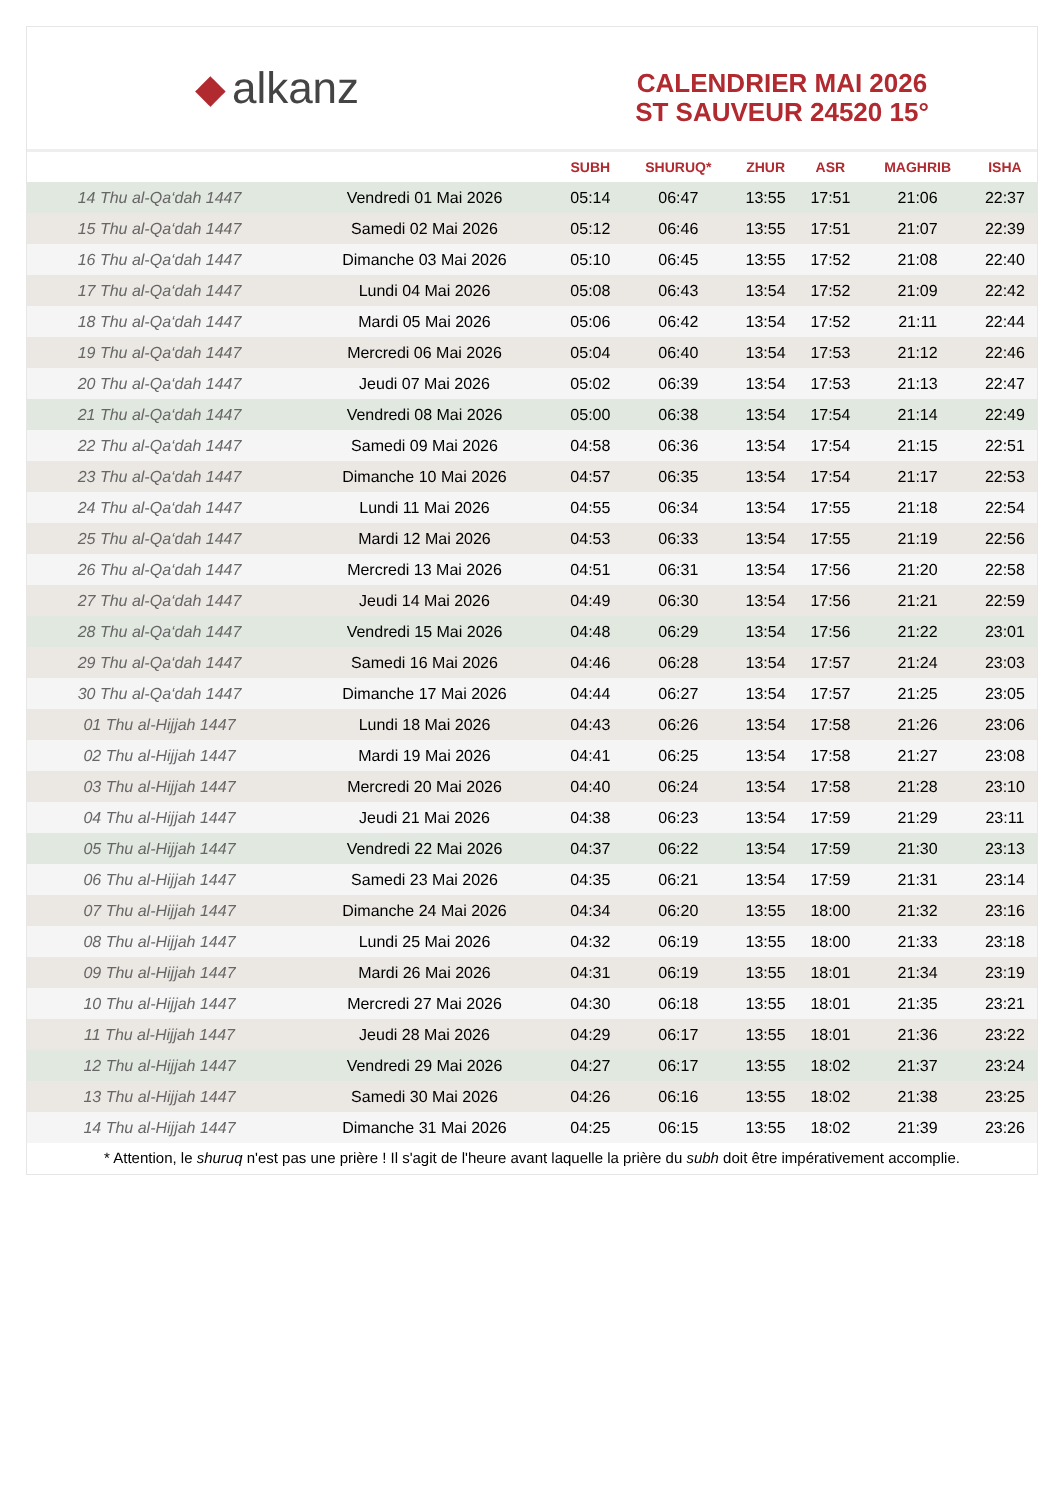◆ alkanz
CALENDRIER MAI 2026
ST SAUVEUR 24520 15°
| | | SUBH | SHURUQ* | ZHUR | ASR | MAGHRIB | ISHA |
| --- | --- | --- | --- | --- | --- | --- | --- |
| 14 Thu al-Qa‘dah 1447 | Vendredi 01 Mai 2026 | 05:14 | 06:47 | 13:55 | 17:51 | 21:06 | 22:37 |
| 15 Thu al-Qa‘dah 1447 | Samedi 02 Mai 2026 | 05:12 | 06:46 | 13:55 | 17:51 | 21:07 | 22:39 |
| 16 Thu al-Qa‘dah 1447 | Dimanche 03 Mai 2026 | 05:10 | 06:45 | 13:55 | 17:52 | 21:08 | 22:40 |
| 17 Thu al-Qa‘dah 1447 | Lundi 04 Mai 2026 | 05:08 | 06:43 | 13:54 | 17:52 | 21:09 | 22:42 |
| 18 Thu al-Qa‘dah 1447 | Mardi 05 Mai 2026 | 05:06 | 06:42 | 13:54 | 17:52 | 21:11 | 22:44 |
| 19 Thu al-Qa‘dah 1447 | Mercredi 06 Mai 2026 | 05:04 | 06:40 | 13:54 | 17:53 | 21:12 | 22:46 |
| 20 Thu al-Qa‘dah 1447 | Jeudi 07 Mai 2026 | 05:02 | 06:39 | 13:54 | 17:53 | 21:13 | 22:47 |
| 21 Thu al-Qa‘dah 1447 | Vendredi 08 Mai 2026 | 05:00 | 06:38 | 13:54 | 17:54 | 21:14 | 22:49 |
| 22 Thu al-Qa‘dah 1447 | Samedi 09 Mai 2026 | 04:58 | 06:36 | 13:54 | 17:54 | 21:15 | 22:51 |
| 23 Thu al-Qa‘dah 1447 | Dimanche 10 Mai 2026 | 04:57 | 06:35 | 13:54 | 17:54 | 21:17 | 22:53 |
| 24 Thu al-Qa‘dah 1447 | Lundi 11 Mai 2026 | 04:55 | 06:34 | 13:54 | 17:55 | 21:18 | 22:54 |
| 25 Thu al-Qa‘dah 1447 | Mardi 12 Mai 2026 | 04:53 | 06:33 | 13:54 | 17:55 | 21:19 | 22:56 |
| 26 Thu al-Qa‘dah 1447 | Mercredi 13 Mai 2026 | 04:51 | 06:31 | 13:54 | 17:56 | 21:20 | 22:58 |
| 27 Thu al-Qa‘dah 1447 | Jeudi 14 Mai 2026 | 04:49 | 06:30 | 13:54 | 17:56 | 21:21 | 22:59 |
| 28 Thu al-Qa‘dah 1447 | Vendredi 15 Mai 2026 | 04:48 | 06:29 | 13:54 | 17:56 | 21:22 | 23:01 |
| 29 Thu al-Qa‘dah 1447 | Samedi 16 Mai 2026 | 04:46 | 06:28 | 13:54 | 17:57 | 21:24 | 23:03 |
| 30 Thu al-Qa‘dah 1447 | Dimanche 17 Mai 2026 | 04:44 | 06:27 | 13:54 | 17:57 | 21:25 | 23:05 |
| 01 Thu al-Hijjah 1447 | Lundi 18 Mai 2026 | 04:43 | 06:26 | 13:54 | 17:58 | 21:26 | 23:06 |
| 02 Thu al-Hijjah 1447 | Mardi 19 Mai 2026 | 04:41 | 06:25 | 13:54 | 17:58 | 21:27 | 23:08 |
| 03 Thu al-Hijjah 1447 | Mercredi 20 Mai 2026 | 04:40 | 06:24 | 13:54 | 17:58 | 21:28 | 23:10 |
| 04 Thu al-Hijjah 1447 | Jeudi 21 Mai 2026 | 04:38 | 06:23 | 13:54 | 17:59 | 21:29 | 23:11 |
| 05 Thu al-Hijjah 1447 | Vendredi 22 Mai 2026 | 04:37 | 06:22 | 13:54 | 17:59 | 21:30 | 23:13 |
| 06 Thu al-Hijjah 1447 | Samedi 23 Mai 2026 | 04:35 | 06:21 | 13:54 | 17:59 | 21:31 | 23:14 |
| 07 Thu al-Hijjah 1447 | Dimanche 24 Mai 2026 | 04:34 | 06:20 | 13:55 | 18:00 | 21:32 | 23:16 |
| 08 Thu al-Hijjah 1447 | Lundi 25 Mai 2026 | 04:32 | 06:19 | 13:55 | 18:00 | 21:33 | 23:18 |
| 09 Thu al-Hijjah 1447 | Mardi 26 Mai 2026 | 04:31 | 06:19 | 13:55 | 18:01 | 21:34 | 23:19 |
| 10 Thu al-Hijjah 1447 | Mercredi 27 Mai 2026 | 04:30 | 06:18 | 13:55 | 18:01 | 21:35 | 23:21 |
| 11 Thu al-Hijjah 1447 | Jeudi 28 Mai 2026 | 04:29 | 06:17 | 13:55 | 18:01 | 21:36 | 23:22 |
| 12 Thu al-Hijjah 1447 | Vendredi 29 Mai 2026 | 04:27 | 06:17 | 13:55 | 18:02 | 21:37 | 23:24 |
| 13 Thu al-Hijjah 1447 | Samedi 30 Mai 2026 | 04:26 | 06:16 | 13:55 | 18:02 | 21:38 | 23:25 |
| 14 Thu al-Hijjah 1447 | Dimanche 31 Mai 2026 | 04:25 | 06:15 | 13:55 | 18:02 | 21:39 | 23:26 |
* Attention, le shuruq n'est pas une prière ! Il s'agit de l'heure avant laquelle la prière du subh doit être impérativement accomplie.